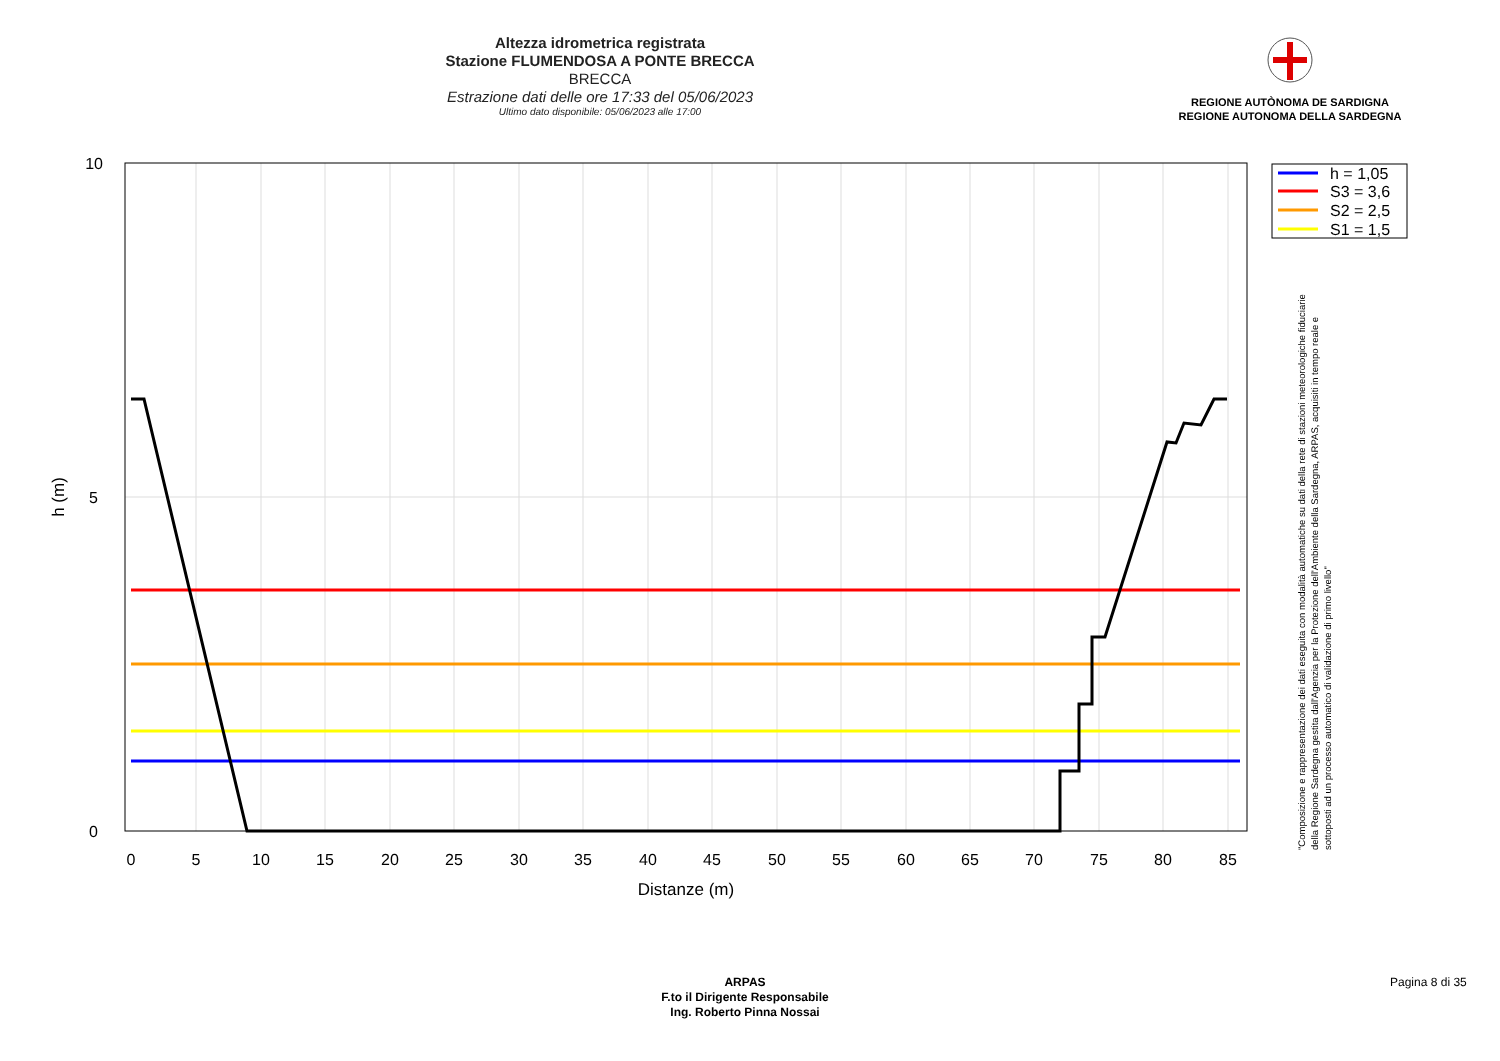Altezza idrometrica registrata
Stazione FLUMENDOSA A PONTE BRECCA
BRECCA
Estrazione dati delle ore 17:33 del 05/06/2023
Ultimo dato disponibile: 05/06/2023 alle 17:00
REGIONE AUTÒNOMA DE SARDIGNA
REGIONE AUTONOMA DELLA SARDEGNA
0
5
10
15
20
25
30
35
40
45
50
55
60
65
70
75
80
85
Distanze (m)
10
5
0
h (m)
h = 1,05
S3 = 3,6
S2 = 2,5
S1 = 1,5
"Composizione e rappresentazione dei dati eseguita con modalità automatiche su dati della rete di stazioni meteorologiche fiduciarie della Regione Sardegna gestita dall'Agenzia per la Protezione dell'Ambiente della Sardegna, ARPAS, acquisiti in tempo reale e sottoposti ad un processo automatico di validazione di primo livello"
ARPAS
F.to il Dirigente Responsabile
Ing. Roberto Pinna Nossai
Pagina 8 di 35